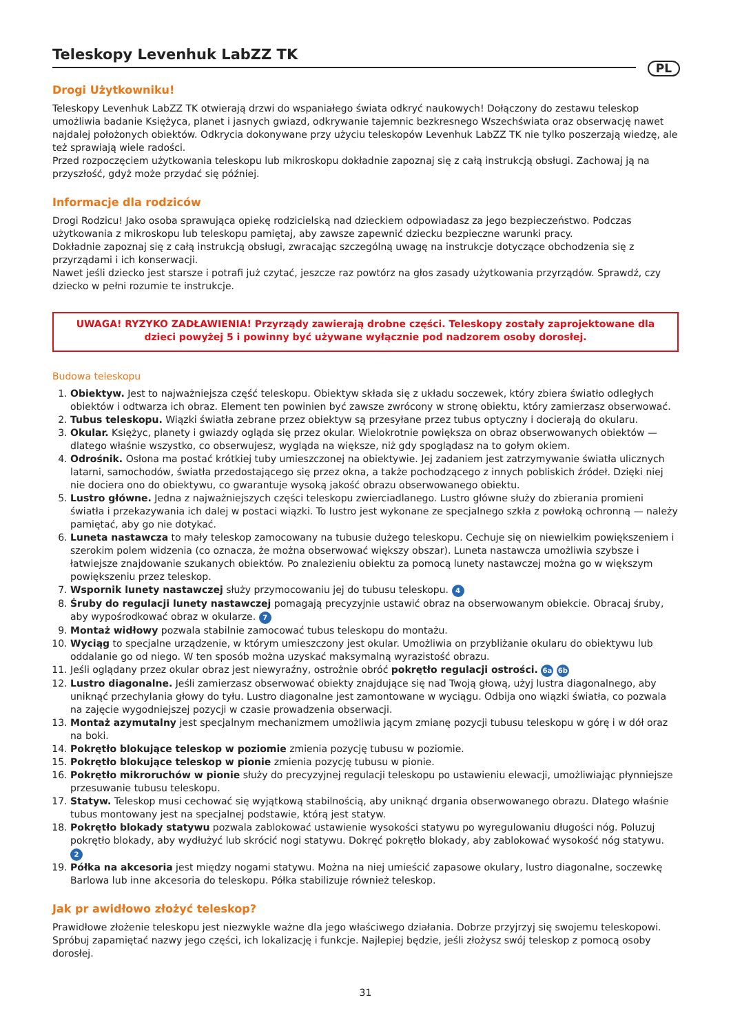Teleskopy Levenhuk LabZZ TK
PL
Drogi Użytkowniku!
Teleskopy Levenhuk LabZZ TK otwierają drzwi do wspaniałego świata odkryć naukowych! Dołączony do zestawu teleskop umożliwia badanie Księżyca, planet i jasnych gwiazd, odkrywanie tajemnic bezkresnego Wszechświata oraz obserwację nawet najdalej położonych obiektów. Odkrycia dokonywane przy użyciu teleskopów Levenhuk LabZZ TK nie tylko poszerzają wiedzę, ale też sprawiają wiele radości.
Przed rozpoczęciem użytkowania teleskopu lub mikroskopu dokładnie zapoznaj się z całą instrukcją obsługi. Zachowaj ją na przyszłość, gdyż może przydać się później.
Informacje dla rodziców
Drogi Rodzicu! Jako osoba sprawująca opiekę rodzicielską nad dzieckiem odpowiadasz za jego bezpieczeństwo. Podczas użytkowania z mikroskopu lub teleskopu pamiętaj, aby zawsze zapewnić dziecku bezpieczne warunki pracy.
Dokładnie zapoznaj się z całą instrukcją obsługi, zwracając szczególną uwagę na instrukcje dotyczące obchodzenia się z przyrządami i ich konserwacji.
Nawet jeśli dziecko jest starsze i potrafi już czytać, jeszcze raz powtórz na głos zasady użytkowania przyrządów. Sprawdź, czy dziecko w pełni rozumie te instrukcje.
UWAGA! RYZYKO ZADŁAWIENIA! Przyrządy zawierają drobne części. Teleskopy zostały zaprojektowane dla dzieci powyżej 5 i powinny być używane wyłącznie pod nadzorem osoby dorosłej.
Budowa teleskopu
1. Obiektyw. Jest to najważniejsza część teleskopu. Obiektyw składa się z układu soczewek, który zbiera światło odległych obiektów i odtwarza ich obraz. Element ten powinien być zawsze zwrócony w stronę obiektu, który zamierzasz obserwować.
2. Tubus teleskopu. Wiązki światła zebrane przez obiektyw są przesyłane przez tubus optyczny i docierają do okularu.
3. Okular. Księżyc, planety i gwiazdy ogląda się przez okular. Wielokrotnie powiększa on obraz obserwowanych obiektów — dlatego właśnie wszystko, co obserwujesz, wygląda na większe, niż gdy spoglądasz na to gołym okiem.
4. Odrośnik. Osłona ma postać krótkiej tuby umieszczonej na obiektywie. Jej zadaniem jest zatrzymywanie światła ulicznych latarni, samochodów, światła przedostającego się przez okna, a także pochodzącego z innych pobliskich źródeł. Dzięki niej nie dociera ono do obiektywu, co gwarantuje wysoką jakość obrazu obserwowanego obiektu.
5. Lustro główne. Jedna z najważniejszych części teleskopu zwierciadlanego. Lustro główne służy do zbierania promieni światła i przekazywania ich dalej w postaci wiązki. To lustro jest wykonane ze specjalnego szkła z powłoką ochronną — należy pamiętać, aby go nie dotykać.
6. Luneta nastawcza to mały teleskop zamocowany na tubusie dużego teleskopu. Cechuje się on niewielkim powiększeniem i szerokim polem widzenia (co oznacza, że można obserwować większy obszar). Luneta nastawcza umożliwia szybsze i łatwiejsze znajdowanie szukanych obiektów. Po znalezieniu obiektu za pomocą lunety nastawczej można go w większym powiększeniu przez teleskop.
7. Wspornik lunety nastawczej służy przymocowaniu jej do tubusu teleskopu. 4
8. Śruby do regulacji lunety nastawczej pomagają precyzyjnie ustawić obraz na obserwowanym obiekcie. Obracaj śruby, aby wypośrodkować obraz w okularze. 7
9. Montaż widłowy pozwala stabilnie zamocować tubus teleskopu do montażu.
10. Wyciąg to specjalne urządzenie, w którym umieszczony jest okular. Umożliwia on przybliżanie okularu do obiektywu lub oddalanie go od niego. W ten sposób można uzyskać maksymalną wyrazistość obrazu.
11. Jeśli oglądany przez okular obraz jest niewyraźny, ostrożnie obróć pokrętło regulacji ostrości. 6a 6b
12. Lustro diagonalne. Jeśli zamierzasz obserwować obiekty znajdujące się nad Twoją głową, użyj lustra diagonalnego, aby uniknąć przechylania głowy do tyłu. Lustro diagonalne jest zamontowane w wyciągu. Odbija ono wiązki światła, co pozwala na zajęcie wygodniejszej pozycji w czasie prowadzenia obserwacji.
13. Montaż azymutalny jest specjalnym mechanizmem umożliwia jącym zmianę pozycji tubusu teleskopu w górę i w dół oraz na boki.
14. Pokrętło blokujące teleskop w poziomie zmienia pozycję tubusu w poziomie.
15. Pokrętło blokujące teleskop w pionie zmienia pozycję tubusu w pionie.
16. Pokrętło mikroruchów w pionie służy do precyzyjnej regulacji teleskopu po ustawieniu elewacji, umożliwiając płynniejsze przesuwanie tubusu teleskopu.
17. Statyw. Teleskop musi cechować się wyjątkową stabilnością, aby uniknąć drgania obserwowanego obrazu. Dlatego właśnie tubus montowany jest na specjalnej podstawie, którą jest statyw.
18. Pokrętło blokady statywu pozwala zablokować ustawienie wysokości statywu po wyregulowaniu długości nóg. Poluzuj pokrętło blokady, aby wydłużyć lub skrócić nogi statywu. Dokręć pokrętło blokady, aby zablokować wysokość nóg statywu. 2
19. Półka na akcesoria jest między nogami statywu. Można na niej umieścić zapasowe okulary, lustro diagonalne, soczewkę Barlowa lub inne akcesoria do teleskopu. Półka stabilizuje również teleskop.
Jak pr awidłowo złożyć teleskop?
Prawidłowe złożenie teleskopu jest niezwykle ważne dla jego właściwego działania. Dobrze przyjrzyj się swojemu teleskopowi. Spróbuj zapamiętać nazwy jego części, ich lokalizację i funkcje. Najlepiej będzie, jeśli złożysz swój teleskop z pomocą osoby dorosłej.
31